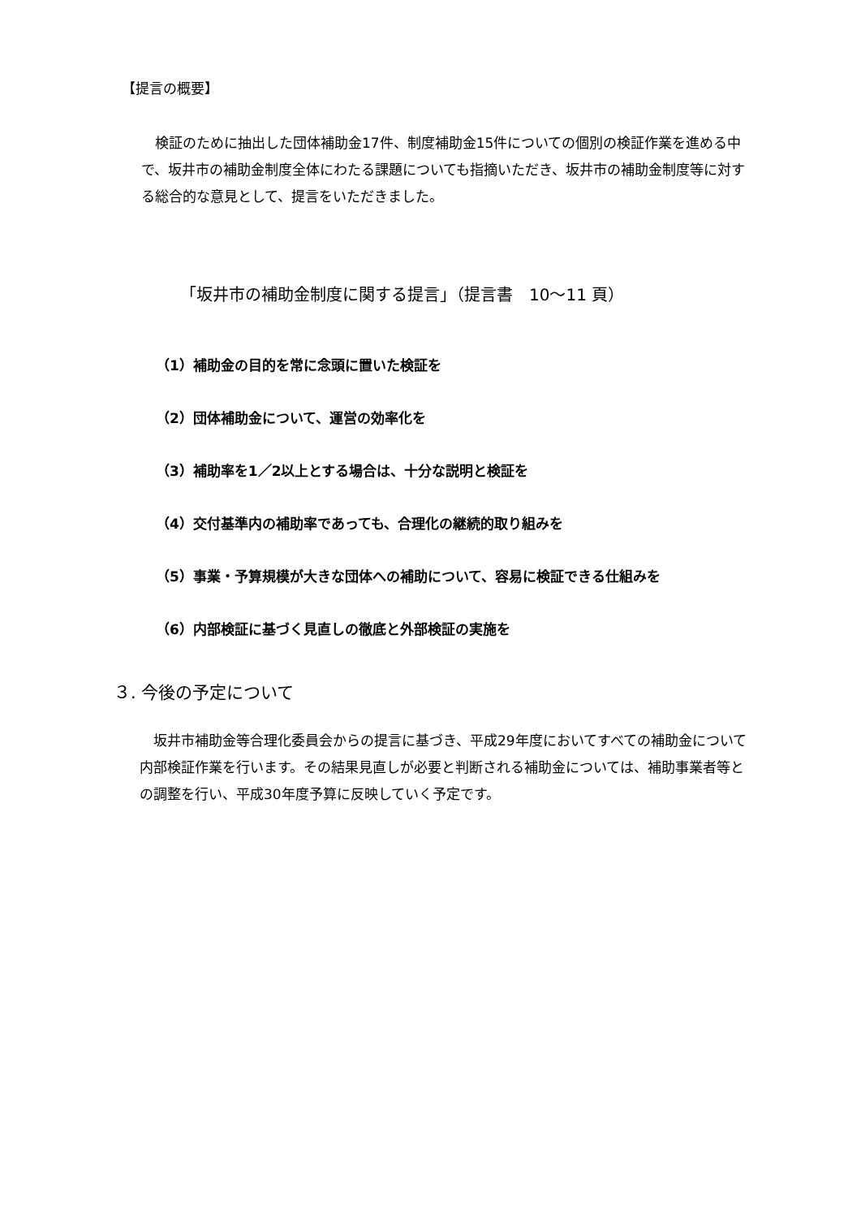【提言の概要】
　検証のために抽出した団体補助金17件、制度補助金15件についての個別の検証作業を進める中で、坂井市の補助金制度全体にわたる課題についても指摘いただき、坂井市の補助金制度等に対する総合的な意見として、提言をいただきました。
「坂井市の補助金制度に関する提言」（提言書　10～11 頁）
（1）補助金の目的を常に念頭に置いた検証を
（2）団体補助金について、運営の効率化を
（3）補助率を1／2以上とする場合は、十分な説明と検証を
（4）交付基準内の補助率であっても、合理化の継続的取り組みを
（5）事業・予算規模が大きな団体への補助について、容易に検証できる仕組みを
（6）内部検証に基づく見直しの徹底と外部検証の実施を
３. 今後の予定について
　坂井市補助金等合理化委員会からの提言に基づき、平成29年度においてすべての補助金について内部検証作業を行います。その結果見直しが必要と判断される補助金については、補助事業者等との調整を行い、平成30年度予算に反映していく予定です。